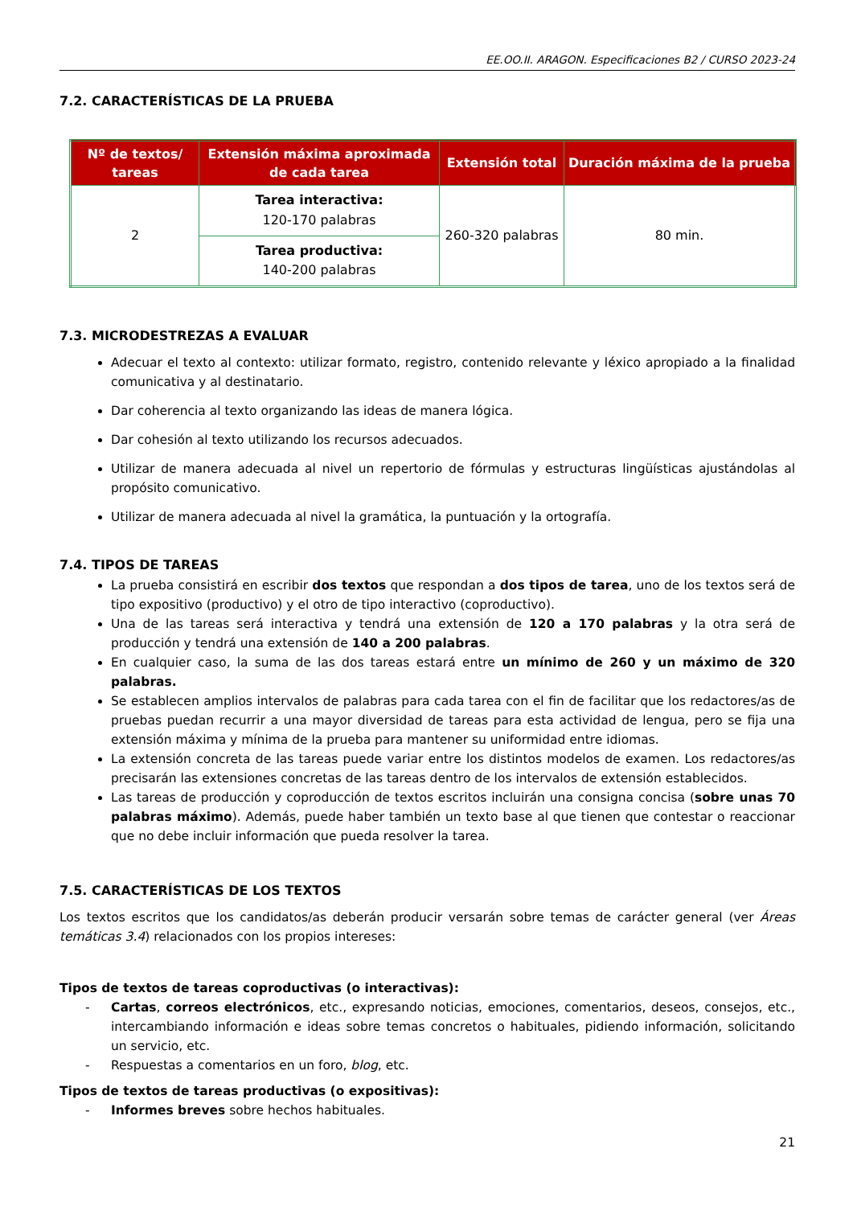EE.OO.II. ARAGON. Especificaciones B2 / CURSO 2023-24
7.2. CARACTERÍSTICAS DE LA PRUEBA
| Nº de textos/ tareas | Extensión máxima aproximada de cada tarea | Extensión total | Duración máxima de la prueba |
| --- | --- | --- | --- |
| 2 | Tarea interactiva: 120-170 palabras | 260-320 palabras | 80 min. |
| | Tarea productiva: 140-200 palabras | | |
7.3. MICRODESTREZAS A EVALUAR
Adecuar el texto al contexto: utilizar formato, registro, contenido relevante y léxico apropiado a la finalidad comunicativa y al destinatario.
Dar coherencia al texto organizando las ideas de manera lógica.
Dar cohesión al texto utilizando los recursos adecuados.
Utilizar de manera adecuada al nivel un repertorio de fórmulas y estructuras lingüísticas ajustándolas al propósito comunicativo.
Utilizar de manera adecuada al nivel la gramática, la puntuación y la ortografía.
7.4. TIPOS DE TAREAS
La prueba consistirá en escribir dos textos que respondan a dos tipos de tarea, uno de los textos será de tipo expositivo (productivo) y el otro de tipo interactivo (coproductivo).
Una de las tareas será interactiva y tendrá una extensión de 120 a 170 palabras y la otra será de producción y tendrá una extensión de 140 a 200 palabras.
En cualquier caso, la suma de las dos tareas estará entre un mínimo de 260 y un máximo de 320 palabras.
Se establecen amplios intervalos de palabras para cada tarea con el fin de facilitar que los redactores/as de pruebas puedan recurrir a una mayor diversidad de tareas para esta actividad de lengua, pero se fija una extensión máxima y mínima de la prueba para mantener su uniformidad entre idiomas.
La extensión concreta de las tareas puede variar entre los distintos modelos de examen. Los redactores/as precisarán las extensiones concretas de las tareas dentro de los intervalos de extensión establecidos.
Las tareas de producción y coproducción de textos escritos incluirán una consigna concisa (sobre unas 70 palabras máximo). Además, puede haber también un texto base al que tienen que contestar o reaccionar que no debe incluir información que pueda resolver la tarea.
7.5. CARACTERÍSTICAS DE LOS TEXTOS
Los textos escritos que los candidatos/as deberán producir versarán sobre temas de carácter general (ver Áreas temáticas 3.4) relacionados con los propios intereses:
Tipos de textos de tareas coproductivas (o interactivas):
- Cartas, correos electrónicos, etc., expresando noticias, emociones, comentarios, deseos, consejos, etc., intercambiando información e ideas sobre temas concretos o habituales, pidiendo información, solicitando un servicio, etc.
- Respuestas a comentarios en un foro, blog, etc.
Tipos de textos de tareas productivas (o expositivas):
- Informes breves sobre hechos habituales.
21